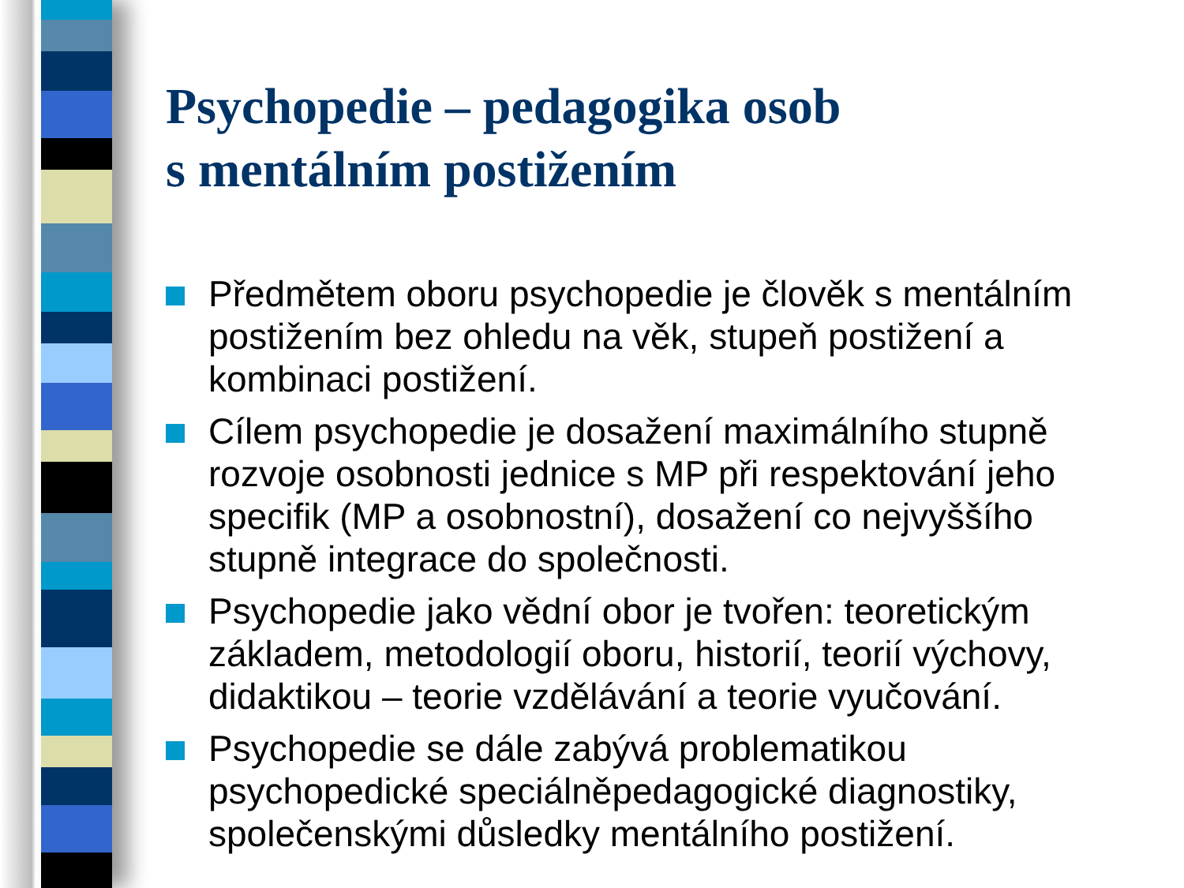Psychopedie – pedagogika osob
s mentálním postižením
Předmětem oboru psychopedie je člověk s mentálním postižením bez ohledu na věk, stupeň postižení a kombinaci postižení.
Cílem psychopedie je dosažení maximálního stupně rozvoje osobnosti jednice s MP při respektování jeho specifik (MP a osobnostní), dosažení co nejvyššího stupně integrace do společnosti.
Psychopedie jako vědní obor je tvořen: teoretickým základem, metodologií oboru, historií, teorií výchovy, didaktikou – teorie vzdělávání a teorie vyučování.
Psychopedie se dále zabývá problematikou psychopedické speciálněpedagogické diagnostiky, společenskými důsledky mentálního postižení.